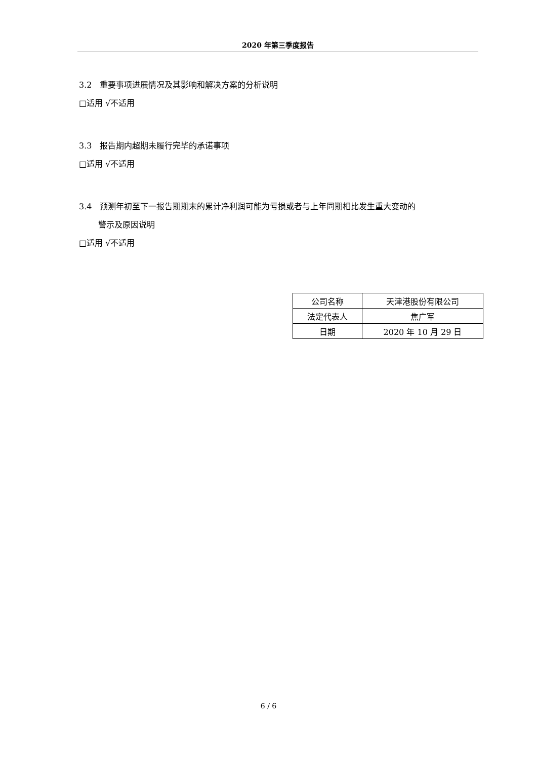2020 年第三季度报告
3.2　重要事项进展情况及其影响和解决方案的分析说明
□适用 √不适用
3.3　报告期内超期未履行完毕的承诺事项
□适用 √不适用
3.4　预测年初至下一报告期期末的累计净利润可能为亏损或者与上年同期相比发生重大变动的
警示及原因说明
□适用 √不适用
| 公司名称 | 天津港股份有限公司 |
| 法定代表人 | 焦广军 |
| 日期 | 2020 年 10 月 29 日 |
6 / 6